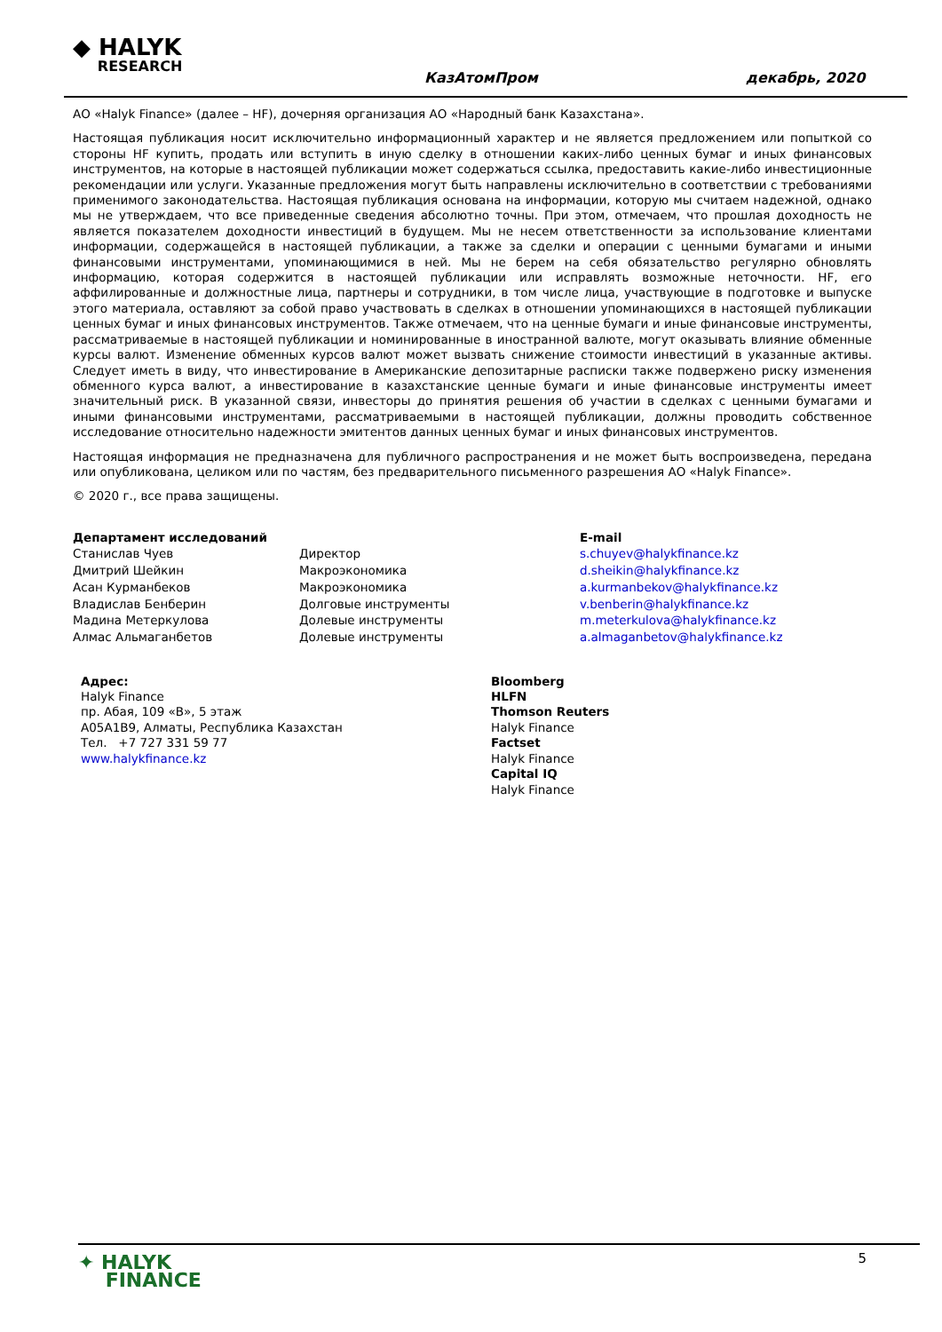◆ HALYK
RESEARCH
КазАтомПром декабрь, 2020
АО «Halyk Finance» (далее – HF), дочерняя организация АО «Народный банк Казахстана».
Настоящая публикация носит исключительно информационный характер и не является предложением или попыткой со стороны HF купить, продать или вступить в иную сделку в отношении каких-либо ценных бумаг и иных финансовых инструментов, на которые в настоящей публикации может содержаться ссылка, предоставить какие-либо инвестиционные рекомендации или услуги. Указанные предложения могут быть направлены исключительно в соответствии с требованиями применимого законодательства. Настоящая публикация основана на информации, которую мы считаем надежной, однако мы не утверждаем, что все приведенные сведения абсолютно точны. При этом, отмечаем, что прошлая доходность не является показателем доходности инвестиций в будущем. Мы не несем ответственности за использование клиентами информации, содержащейся в настоящей публикации, а также за сделки и операции с ценными бумагами и иными финансовыми инструментами, упоминающимися в ней. Мы не берем на себя обязательство регулярно обновлять информацию, которая содержится в настоящей публикации или исправлять возможные неточности. HF, его аффилированные и должностные лица, партнеры и сотрудники, в том числе лица, участвующие в подготовке и выпуске этого материала, оставляют за собой право участвовать в сделках в отношении упоминающихся в настоящей публикации ценных бумаг и иных финансовых инструментов. Также отмечаем, что на ценные бумаги и иные финансовые инструменты, рассматриваемые в настоящей публикации и номинированные в иностранной валюте, могут оказывать влияние обменные курсы валют. Изменение обменных курсов валют может вызвать снижение стоимости инвестиций в указанные активы. Следует иметь в виду, что инвестирование в Американские депозитарные расписки также подвержено риску изменения обменного курса валют, а инвестирование в казахстанские ценные бумаги и иные финансовые инструменты имеет значительный риск. В указанной связи, инвесторы до принятия решения об участии в сделках с ценными бумагами и иными финансовыми инструментами, рассматриваемыми в настоящей публикации, должны проводить собственное исследование относительно надежности эмитентов данных ценных бумаг и иных финансовых инструментов.
Настоящая информация не предназначена для публичного распространения и не может быть воспроизведена, передана или опубликована, целиком или по частям, без предварительного письменного разрешения АО «Halyk Finance».
© 2020 г., все права защищены.
| Департамент исследований | | E-mail |
| Станислав Чуев | Директор | s.chuyev@halykfinance.kz |
| Дмитрий Шейкин | Макроэкономика | d.sheikin@halykfinance.kz |
| Асан Курманбеков | Макроэкономика | a.kurmanbekov@halykfinance.kz |
| Владислав Бенберин | Долговые инструменты | v.benberin@halykfinance.kz |
| Мадина Метеркулова | Долевые инструменты | m.meterkulova@halykfinance.kz |
| Алмас Альмаганбетов | Долевые инструменты | a.almaganbetov@halykfinance.kz |
| Адрес: Halyk Finance пр. Абая, 109 «В», 5 этаж A05A1B9, Алматы, Республика Казахстан Тел. +7 727 331 59 77 www.halykfinance.kz | Bloomberg HLFN Thomson Reuters Halyk Finance Factset Halyk Finance Capital IQ Halyk Finance |
✦ HALYK
FINANCE
5